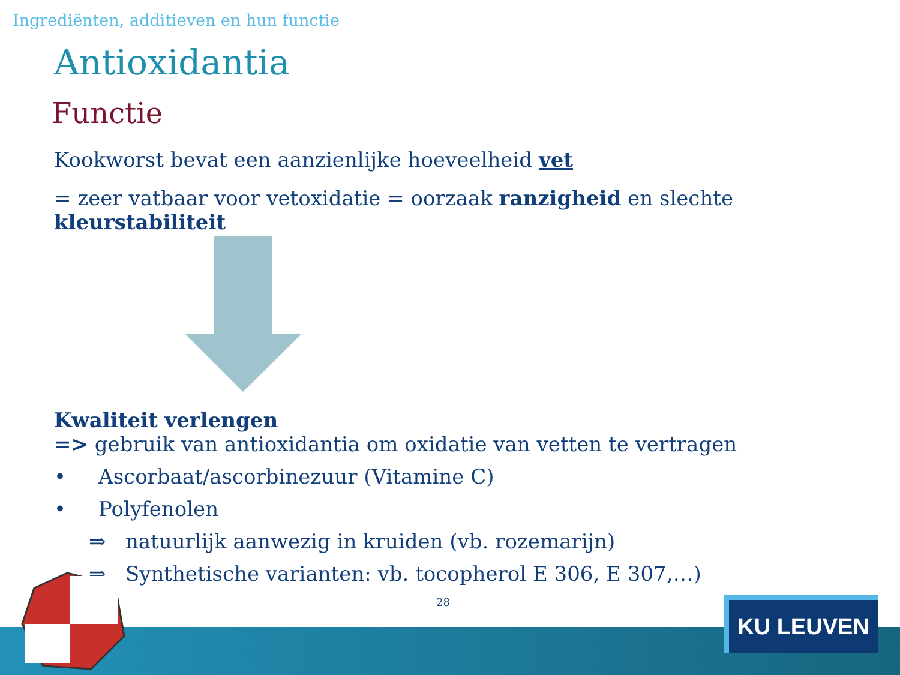Ingrediënten, additieven en hun functie
Antioxidantia
Functie
Kookworst bevat een aanzienlijke hoeveelheid vet
= zeer vatbaar voor vetoxidatie = oorzaak ranzigheid en slechte kleurstabiliteit
Kwaliteit verlengen
=> gebruik van antioxidantia om oxidatie van vetten te vertragen
• Ascorbaat/ascorbinezuur (Vitamine C)
• Polyfenolen
⇒ natuurlijk aanwezig in kruiden (vb. rozemarijn)
⇒ Synthetische varianten: vb. tocopherol E 306, E 307,…)
28 KU LEUVEN